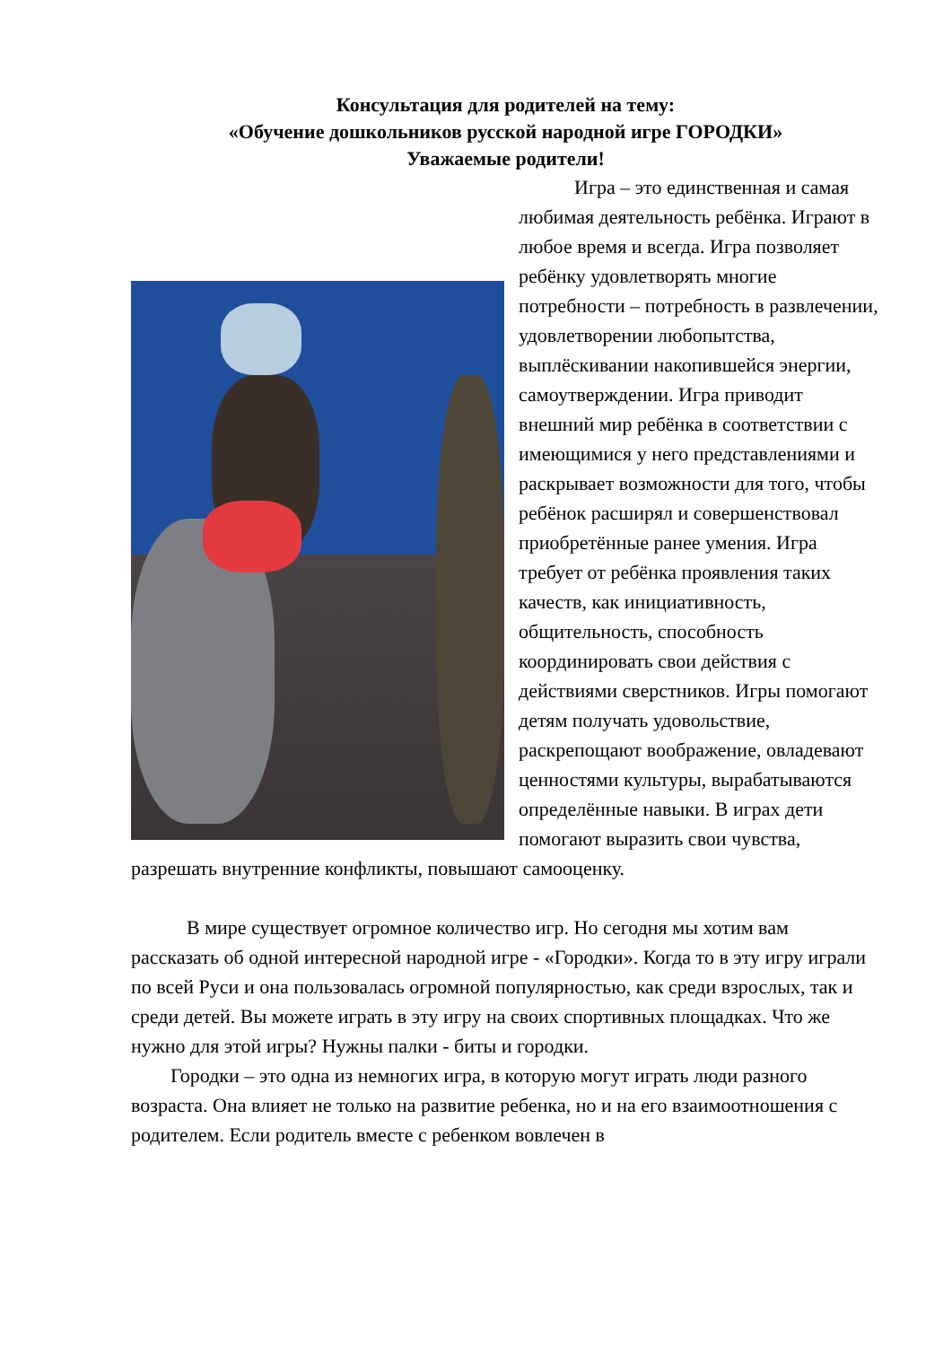Консультация для родителей на тему:
«Обучение дошкольников русской народной игре ГОРОДКИ»
Уважаемые родители!
Игра – это единственная и самая любимая деятельность ребёнка. Играют в любое время и всегда. Игра позволяет ребёнку удовлетворять многие потребности – потребность в развлечении, удовлетворении любопытства, выплёскивании накопившейся энергии, самоутверждении. Игра приводит внешний мир ребёнка в соответствии с имеющимися у него представлениями и раскрывает возможности для того, чтобы ребёнок расширял и совершенствовал приобретённые ранее умения. Игра требует от ребёнка проявления таких качеств, как инициативность, общительность, способность координировать свои действия с действиями сверстников. Игры помогают детям получать удовольствие, раскрепощают воображение, овладевают ценностями культуры, вырабатываются определённые навыки. В играх дети помогают выразить свои чувства, разрешать внутренние конфликты, повышают самооценку.
В мире существует огромное количество игр. Но сегодня мы хотим вам рассказать об одной интересной народной игре - «Городки». Когда то в эту игру играли по всей Руси и она пользовалась огромной популярностью, как среди взрослых, так и среди детей. Вы можете играть в эту игру на своих спортивных площадках. Что же нужно для этой игры? Нужны палки - биты и городки.
Городки – это одна из немногих игра, в которую могут играть люди разного возраста. Она влияет не только на развитие ребенка, но и на его взаимоотношения с родителем. Если родитель вместе с ребенком вовлечен в